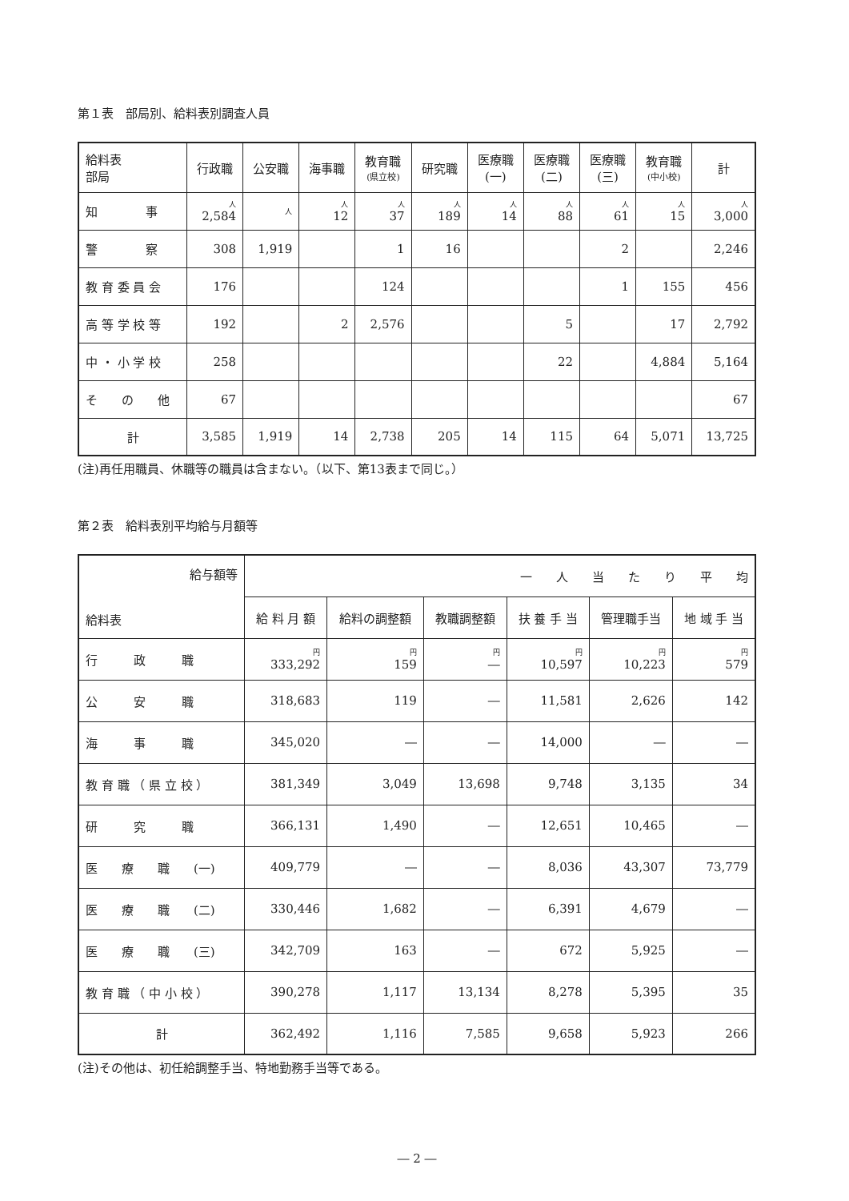第１表　部局別、給料表別調査人員
| 給料表 部局 | 行政職 | 公安職 | 海事職 | 教育職 (県立校) | 研究職 | 医療職 (一) | 医療職 (二) | 医療職 (三) | 教育職 (中小校) | 計 |
| --- | --- | --- | --- | --- | --- | --- | --- | --- | --- | --- |
| 知 事 | 人 2,584 | 人 | 人 12 | 人 37 | 人 189 | 人 14 | 人 88 | 人 61 | 人 15 | 人 3,000 |
| 警 察 | 308 | 1,919 | | 1 | 16 | | | 2 | | 2,246 |
| 教 育 委 員 会 | 176 | | | 124 | | | | 1 | 155 | 456 |
| 高 等 学 校 等 | 192 | | 2 | 2,576 | | | 5 | | 17 | 2,792 |
| 中 ・ 小 学 校 | 258 | | | | | | 22 | | 4,884 | 5,164 |
| そ の 他 | 67 | | | | | | | | | 67 |
| 計 | 3,585 | 1,919 | 14 | 2,738 | 205 | 14 | 115 | 64 | 5,071 | 13,725 |
(注)再任用職員、休職等の職員は含まない。（以下、第13表まで同じ。）
第２表　給料表別平均給与月額等
| 給与額等 給料表 | 一 人 当 た り 平 均 | | | | | |
| --- | --- | --- | --- | --- | --- | --- |
| | 給 料 月 額 | 給料の調整額 | 教職調整額 | 扶 養 手 当 | 管理職手当 | 地 域 手 当 |
| 行 政 職 | 円 333,292 | 円 159 | 円 ― | 円 10,597 | 円 10,223 | 円 579 |
| 公 安 職 | 318,683 | 119 | ― | 11,581 | 2,626 | 142 |
| 海 事 職 | 345,020 | ― | ― | 14,000 | ― | ― |
| 教 育 職 （ 県 立 校 ） | 381,349 | 3,049 | 13,698 | 9,748 | 3,135 | 34 |
| 研 究 職 | 366,131 | 1,490 | ― | 12,651 | 10,465 | ― |
| 医 療 職 (一) | 409,779 | ― | ― | 8,036 | 43,307 | 73,779 |
| 医 療 職 (二) | 330,446 | 1,682 | ― | 6,391 | 4,679 | ― |
| 医 療 職 (三) | 342,709 | 163 | ― | 672 | 5,925 | ― |
| 教 育 職 （ 中 小 校 ） | 390,278 | 1,117 | 13,134 | 8,278 | 5,395 | 35 |
| 計 | 362,492 | 1,116 | 7,585 | 9,658 | 5,923 | 266 |
(注)その他は、初任給調整手当、特地勤務手当等である。
― 2 ―